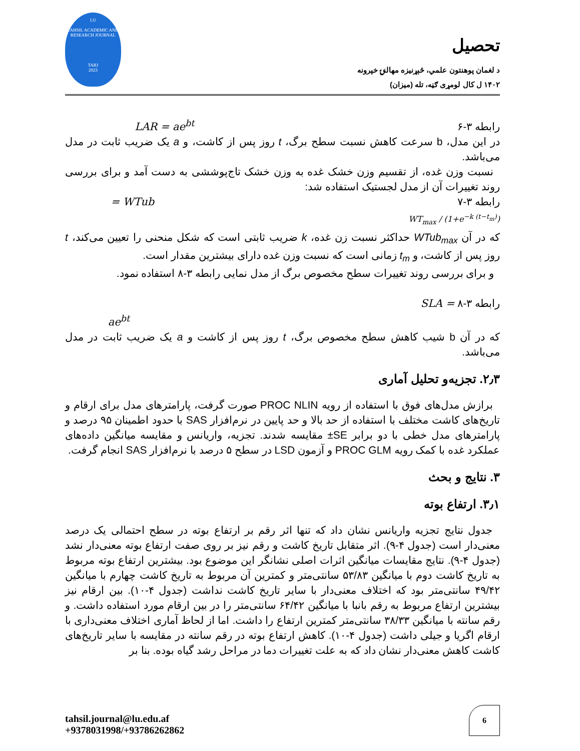تحصیل
د لغمان پوهنتون علمي، څېړنیزه مهالنۍ خپرونه
۱۴۰۲ ل کال لومړی ګڼه، تله (میزان)
LU
TAHSIL ACADEMIC AND
RESEARCH JOURNAL
TARJ
2023
رابطه ۳-۶ LAR = ae<sup>bt</sup>
در این مدل، b سرعت کاهش نسبت سطح برگ، t روز پس از کاشت، و a یک ضریب ثابت در مدل می‌باشد.
نسبت وزن غده، از تقسیم وزن خشک غده به وزن خشک تاج‌پوششی به دست آمد و برای بررسی روند تغییرات آن از مدل لجستیک استفاده شد:
رابطه ۳-۷ WTub =
WT<sub>max</sub> / (1+e<sup>−k (t−t<sub>m</sub>)</sup>)
که در آن WTub<sub>max</sub> حداکثر نسبت زن غده، k ضریب ثابتی است که شکل منحنی را تعیین می‌کند، t روز پس از کاشت، و t<sub>m</sub> زمانی است که نسبت وزن غده دارای بیشترین مقدار است.
و برای بررسی روند تغییرات سطح مخصوص برگ از مدل نمایی رابطه ۳-۸ استفاده نمود.
رابطه ۳-۸ = SLA
ae<sup>bt</sup>
که در آن b شیب کاهش سطح مخصوص برگ، t روز پس از کاشت و a یک ضریب ثابت در مدل می‌باشد.
۲٫۳. تجزیه‌و تحلیل آماری
برازش مدل‌های فوق با استفاده از رویه PROC NLIN صورت گرفت، پارامترهای مدل برای ارقام و تاریخ‌های کاشت مختلف با استفاده از حد بالا و حد پایین در نرم‌افزار SAS با حدود اطمینان ۹۵ درصد و پارامترهای مدل خطی با دو برابر SE± مقایسه شدند. تجزیه، واریانس و مقایسه میانگین داده‌های عملکرد غده با کمک رویه PROC GLM و آزمون LSD در سطح ۵ درصد با نرم‌افزار SAS انجام گرفت.
۳. نتایج و بحث
۳٫۱. ارتفاع بوته
جدول نتایج تجزیه واریانس نشان داد که تنها اثر رقم بر ارتفاع بوته در سطح احتمالی یک درصد معنی‌دار است (جدول ۴-۹). اثر متقابل تاریخ کاشت و رقم نیز بر روی صفت ارتفاع بوته معنی‌دار نشد (جدول ۴-۹). نتایج مقایسات میانگین اثرات اصلی نشانگر این موضوع بود. بیشترین ارتفاع بوته مربوط به تاریخ کاشت دوم با میانگین ۵۳/۸۳ سانتی‌متر و کمترین آن مربوط به تاریخ کاشت چهارم با میانگین ۴۹/۴۲ سانتی‌متر بود که اختلاف معنی‌دار با سایر تاریخ کاشت نداشت (جدول ۴-۱۰). بین ارقام نیز بیشترین ارتفاع مربوط به رقم بانبا با میانگین ۶۴/۴۲ سانتی‌متر را در بین ارقام مورد استفاده داشت. و رقم سانته با میانگین ۳۸/۳۳ سانتی‌متر کمترین ارتفاع را داشت. اما از لحاظ آماری اختلاف معنی‌داری با ارقام اگریا و جیلی داشت (جدول ۴-۱۰). کاهش ارتفاع بوته در رقم سانته در مقایسه با سایر تاریخ‌های کاشت کاهش معنی‌دار نشان داد که به علت تغییرات دما در مراحل رشد گیاه بوده. بنا بر
tahsil.journal@lu.edu.af
+9378031998/+93786262862
6